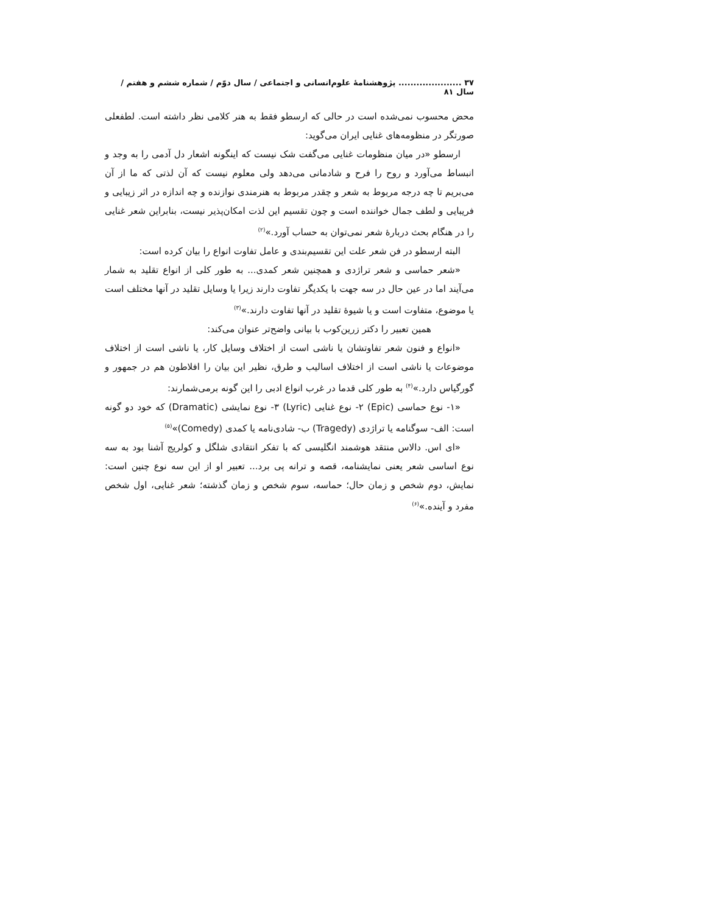۳۷ ..................... پژوهشنامهٔ علوم‌انسانی و اجتماعی / سال دوّم / شماره ششم و هفتم / سال ۸۱
محض محسوب نمی‌شده است در حالی که ارسطو فقط به هنر کلامی نظر داشته است. لطفعلی صورتگر در منظومه‌های غنایی ایران می‌گوید:
ارسطو «در میان منظومات غنایی می‌گفت شک نیست که اینگونه اشعار دل آدمی را به وجد و انبساط می‌آورد و روح را فرح و شادمانی می‌دهد ولی معلوم نیست که آن لذتی که ما از آن می‌بریم تا چه درجه مربوط به شعر و چقدر مربوط به هنرمندی نوازنده و چه اندازه در اثر زیبایی و فریبایی و لطف جمال خواننده است و چون تقسیم این لذت امکان‌پذیر نیست، بنابراین شعر غنایی را در هنگام بحث دربارهٔ شعر نمی‌توان به حساب آورد.»<sup>(۲)</sup>
البته ارسطو در فن شعر علت این تقسیم‌بندی و عامل تفاوت انواع را بیان کرده است:
«شعر حماسی و شعر تراژدی و همچنین شعر کمدی... به طور کلی از انواع تقلید به شمار می‌آیند اما در عین حال در سه جهت با یکدیگر تفاوت دارند زیرا یا وسایل تقلید در آنها مختلف است یا موضوع، متفاوت است و یا شیوهٔ تقلید در آنها تفاوت دارند.»<sup>(۳)</sup>
همین تعبیر را دکتر زرین‌کوب با بیانی واضح‌تر عنوان می‌کند:
«انواع و فنون شعر تفاوتشان یا ناشی است از اختلاف وسایل کار، یا ناشی است از اختلاف موضوعات یا ناشی است از اختلاف اسالیب و طرق، نظیر این بیان را افلاطون هم در جمهور و گورگیاس دارد.»<sup>(۴)</sup> به طور کلی قدما در غرب انواع ادبی را این گونه برمی‌شمارند:
«۱- نوع حماسی (Epic) ۲- نوع غنایی (Lyric) ۳- نوع نمایشی (Dramatic) که خود دو گونه است: الف- سوگنامه یا تراژدی (Tragedy) ب- شادی‌نامه یا کمدی (Comedy)»<sup>(۵)</sup>
«ای اس. دالاس منتقد هوشمند انگلیسی که با تفکر انتقادی شلگل و کولریج آشنا بود به سه نوع اساسی شعر یعنی نمایشنامه، قصه و ترانه پی برد... تعبیر او از این سه نوع چنین است: نمایش، دوم شخص و زمان حال؛ حماسه، سوم شخص و زمان گذشته؛ شعر غنایی، اول شخص مفرد و آینده.»<sup>(۶)</sup>